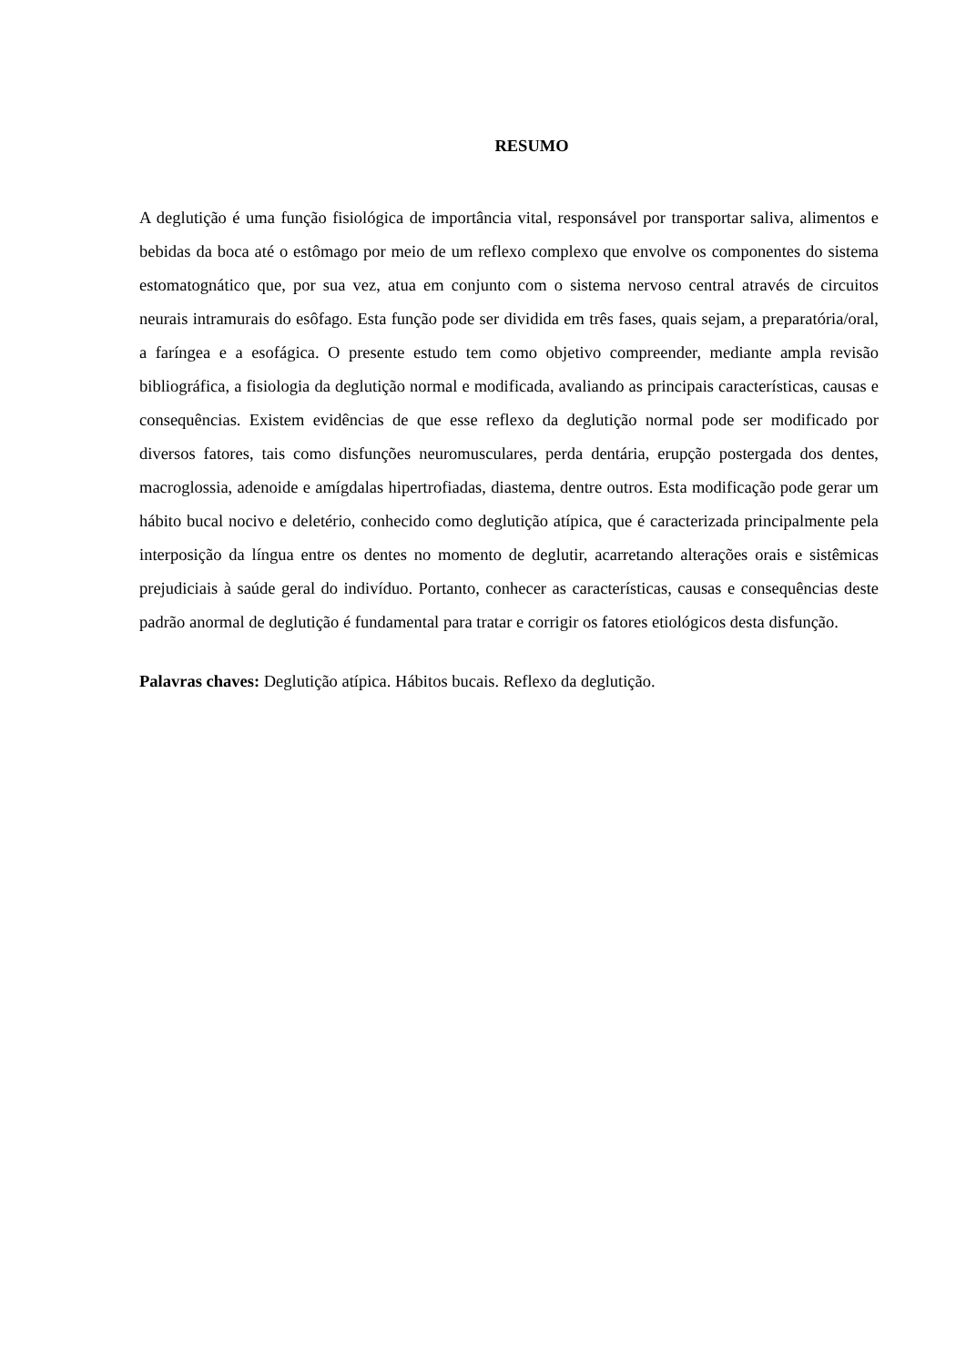RESUMO
A deglutição é uma função fisiológica de importância vital, responsável por transportar saliva, alimentos e bebidas da boca até o estômago por meio de um reflexo complexo que envolve os componentes do sistema estomatognático que, por sua vez, atua em conjunto com o sistema nervoso central através de circuitos neurais intramurais do esôfago. Esta função pode ser dividida em três fases, quais sejam, a preparatória/oral, a faríngea e a esofágica. O presente estudo tem como objetivo compreender, mediante ampla revisão bibliográfica, a fisiologia da deglutição normal e modificada, avaliando as principais características, causas e consequências. Existem evidências de que esse reflexo da deglutição normal pode ser modificado por diversos fatores, tais como disfunções neuromusculares, perda dentária, erupção postergada dos dentes, macroglossia, adenoide e amígdalas hipertrofiadas, diastema, dentre outros. Esta modificação pode gerar um hábito bucal nocivo e deletério, conhecido como deglutição atípica, que é caracterizada principalmente pela interposição da língua entre os dentes no momento de deglutir, acarretando alterações orais e sistêmicas prejudiciais à saúde geral do indivíduo. Portanto, conhecer as características, causas e consequências deste padrão anormal de deglutição é fundamental para tratar e corrigir os fatores etiológicos desta disfunção.
Palavras chaves: Deglutição atípica. Hábitos bucais. Reflexo da deglutição.